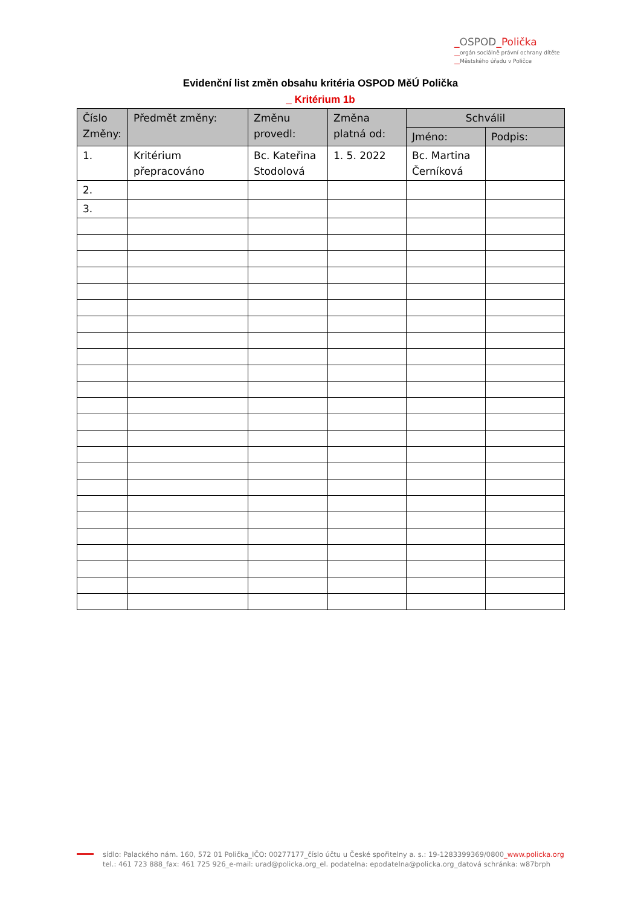_OSPOD_Polička
__orgán sociálně právní ochrany dítěte
__Městského úřadu v Poličce
Evidenční list změn obsahu kritéria OSPOD MěÚ Polička
_ Kritérium 1b
| Číslo Změny: | Předmět změny: | Změnu provedl: | Změna platná od: | Schválil | |
| --- | --- | --- | --- | --- | --- |
| | | | | Jméno: | Podpis: |
| 1. | Kritérium přepracováno | Bc. Kateřina Stodolová | 1. 5. 2022 | Bc. Martina Černíková | |
| 2. | | | | | |
| 3. | | | | | |
sídlo: Palackého nám. 160, 572 01 Polička_IČO: 00277177_číslo účtu u České spořitelny a. s.: 19-1283399369/0800_www.policka.org
tel.: 461 723 888_fax: 461 725 926_e-mail: urad@policka.org_el. podatelna: epodatelna@policka.org_datová schránka: w87brph